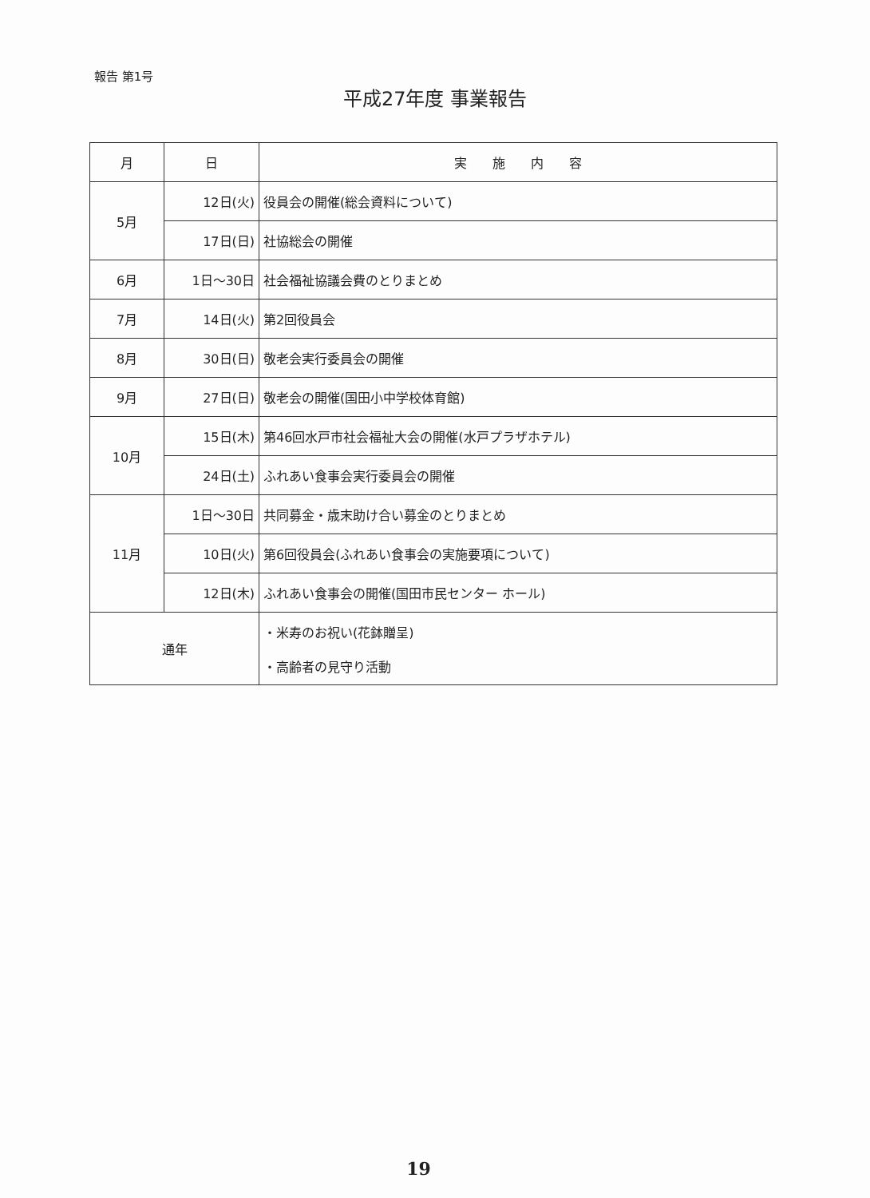報告 第1号
平成27年度 事業報告
| 月 | 日 | 実 施 内 容 |
| --- | --- | --- |
| 5月 | 12日(火) | 役員会の開催(総会資料について) |
| | 17日(日) | 社協総会の開催 |
| 6月 | 1日～30日 | 社会福祉協議会費のとりまとめ |
| 7月 | 14日(火) | 第2回役員会 |
| 8月 | 30日(日) | 敬老会実行委員会の開催 |
| 9月 | 27日(日) | 敬老会の開催(国田小中学校体育館) |
| 10月 | 15日(木) | 第46回水戸市社会福祉大会の開催(水戸プラザホテル) |
| | 24日(土) | ふれあい食事会実行委員会の開催 |
| 11月 | 1日～30日 | 共同募金・歳末助け合い募金のとりまとめ |
| | 10日(火) | 第6回役員会(ふれあい食事会の実施要項について) |
| | 12日(木) | ふれあい食事会の開催(国田市民センター ホール) |
| 通年 | | ・米寿のお祝い(花鉢贈呈) ・高齢者の見守り活動 |
19